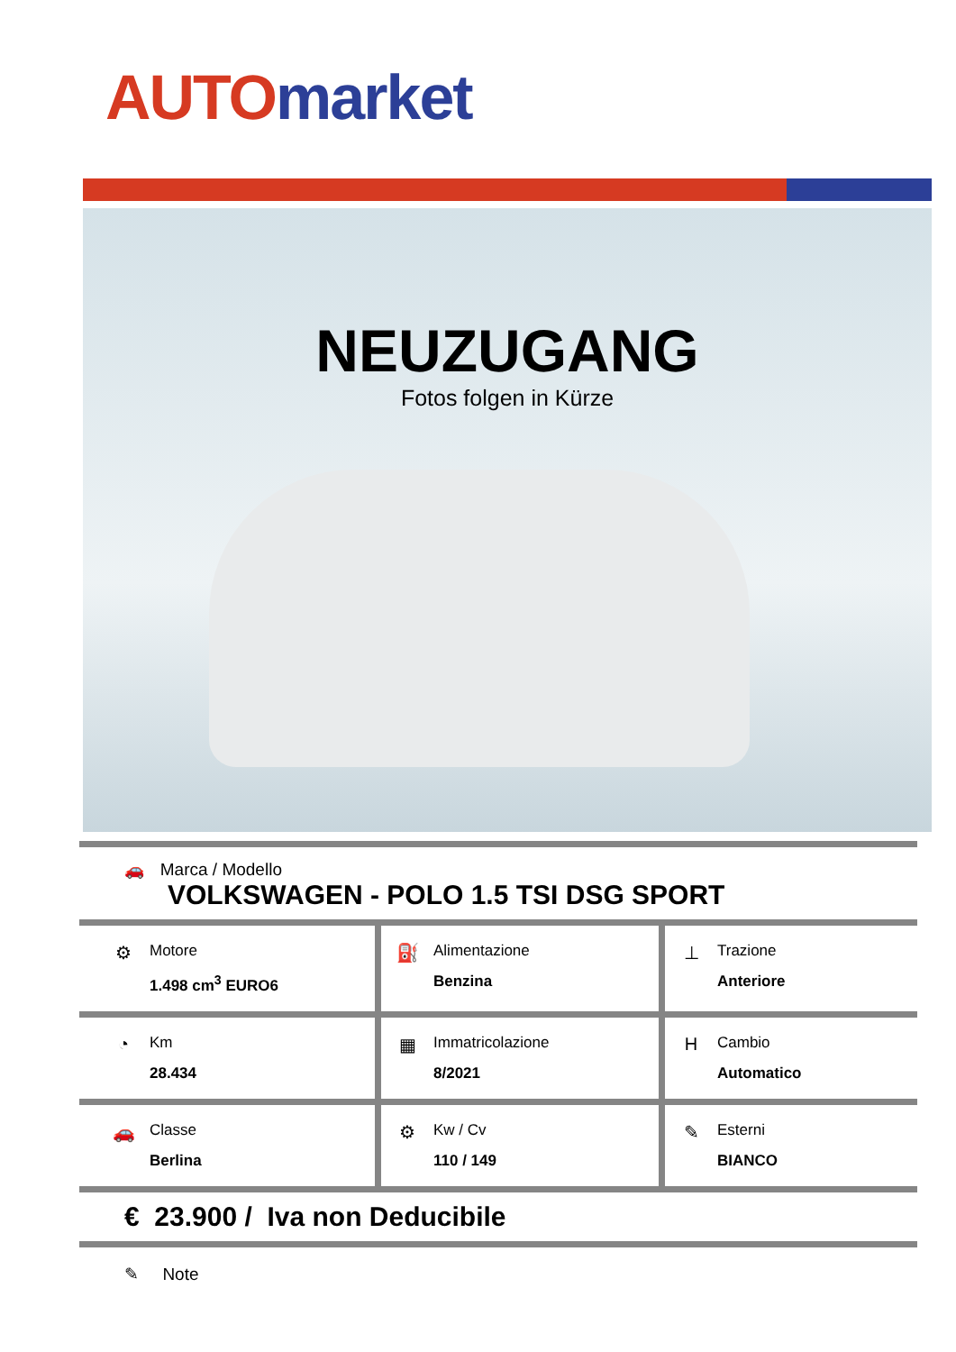AUTO market
NEUZUGANG
Fotos folgen in Kürze
| 🚗 Marca / Modello VOLKSWAGEN - POLO 1.5 TSI DSG SPORT | | | | | |
| ⚙ | Motore 1.498 cm<sup>3</sup> EURO6 | ⛽ | Alimentazione Benzina | ⊥ | Trazione Anteriore |
| ◔ | Km 28.434 | ▦ | Immatricolazione 8/2021 | H | Cambio Automatico |
| 🚗 | Classe Berlina | ⚙ | Kw / Cv 110 / 149 | ✎ | Esterni BIANCO |
| € 23.900 / Iva non Deducibile | | | | | |
| ✎ Note | | | | | |